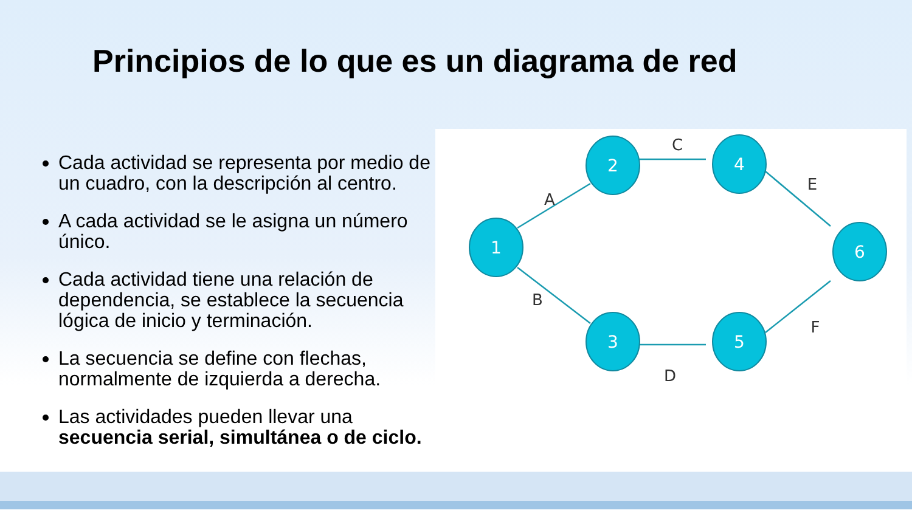Principios de lo que es un diagrama de red
Cada actividad se representa por medio de un cuadro, con la descripción al centro.
A cada actividad se le asigna un número único.
Cada actividad tiene una relación de dependencia, se establece la secuencia lógica de inicio y terminación.
La secuencia se define con flechas, normalmente de izquierda a derecha.
Las actividades pueden llevar una secuencia serial, simultánea o de ciclo.
1
2
3
4
5
6
A
B
C
D
E
F